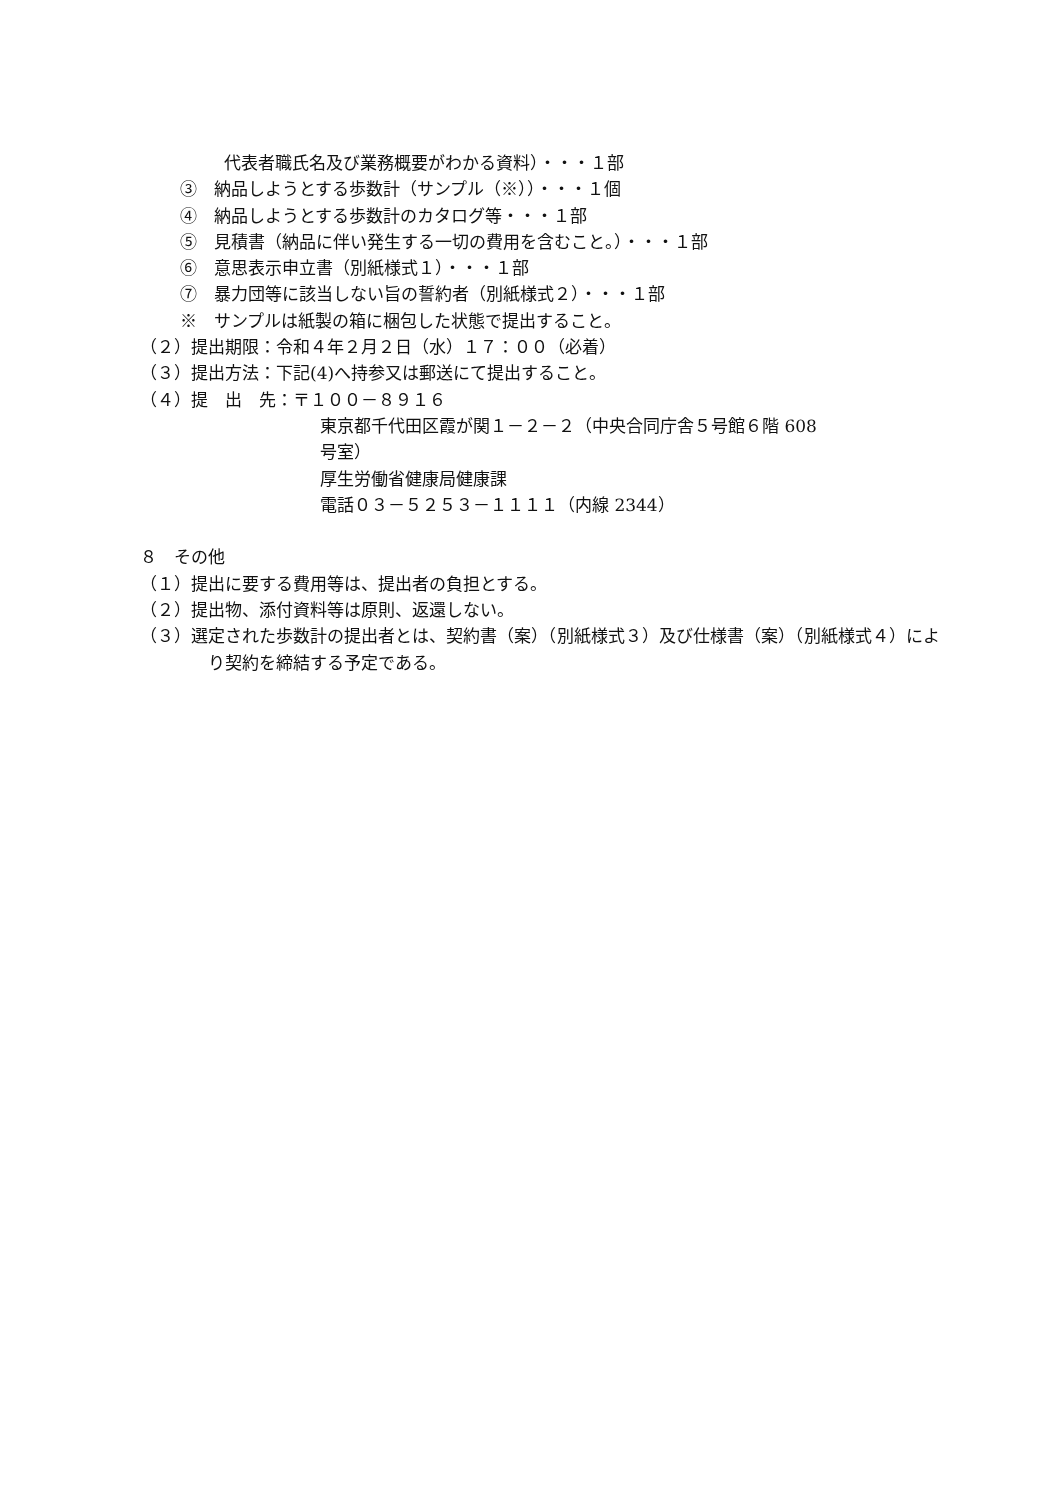代表者職氏名及び業務概要がわかる資料）・・・１部
③　納品しようとする歩数計（サンプル（※））・・・１個
④　納品しようとする歩数計のカタログ等・・・１部
⑤　見積書（納品に伴い発生する一切の費用を含むこと。）・・・１部
⑥　意思表示申立書（別紙様式１）・・・１部
⑦　暴力団等に該当しない旨の誓約者（別紙様式２）・・・１部
※　サンプルは紙製の箱に梱包した状態で提出すること。
（２）提出期限：令和４年２月２日（水）１７：００（必着）
（３）提出方法：下記(4)へ持参又は郵送にて提出すること。
（４）提　出　先：〒１００－８９１６
東京都千代田区霞が関１－２－２（中央合同庁舎５号館６階 608
号室）
厚生労働省健康局健康課
電話０３－５２５３－１１１１（内線 2344）
８　その他
（１）提出に要する費用等は、提出者の負担とする。
（２）提出物、添付資料等は原則、返還しない。
（３）選定された歩数計の提出者とは、契約書（案）（別紙様式３）及び仕様書（案）（別紙様式４）により契約を締結する予定である。